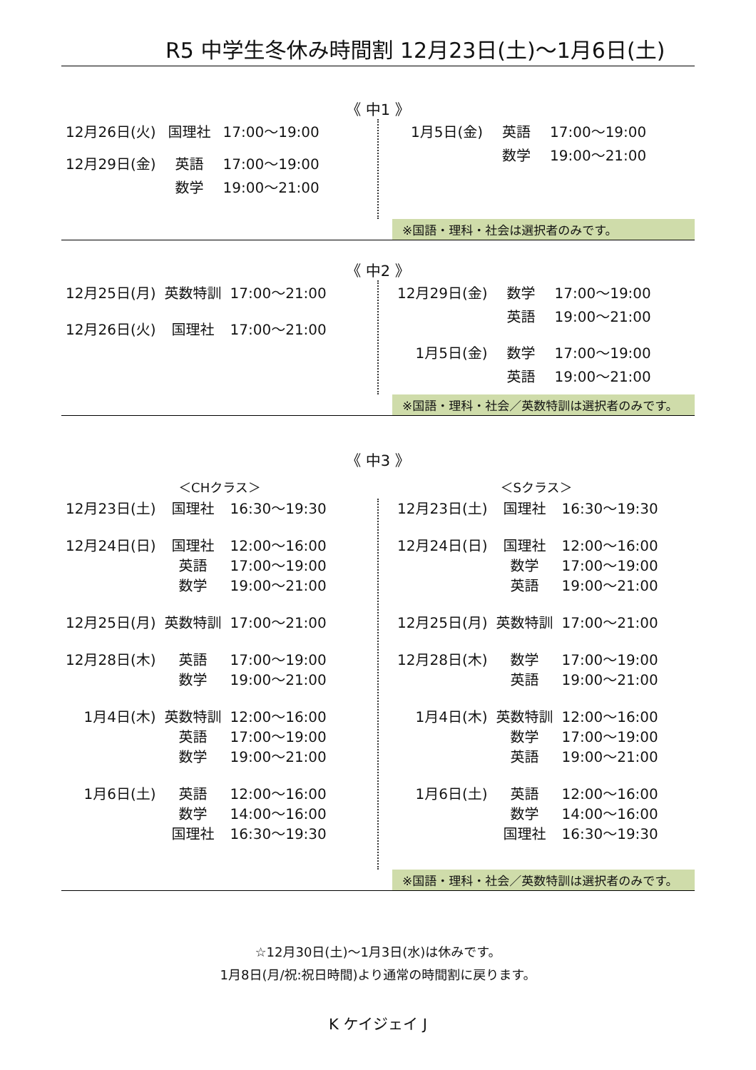R5 中学生冬休み時間割 12月23日(土)～1月6日(土)
《 中1 》
| 12月26日(火) | 国理社 | 17:00～19:00 |
| 12月29日(金) | 英語 | 17:00～19:00 |
| | 数学 | 19:00～21:00 |
| 1月5日(金) | 英語 | 17:00～19:00 |
| | 数学 | 19:00～21:00 |
※国語・理科・社会は選択者のみです。
《 中2 》
| 12月25日(月) | 英数特訓 | 17:00～21:00 |
| 12月26日(火) | 国理社 | 17:00～21:00 |
| 12月29日(金) | 数学 | 17:00～19:00 |
| | 英語 | 19:00～21:00 |
| 1月5日(金) | 数学 | 17:00～19:00 |
| | 英語 | 19:00～21:00 |
※国語・理科・社会／英数特訓は選択者のみです。
《 中3 》
＜CHクラス＞ ＜Sクラス＞
| 12月23日(土) | 国理社 | 16:30～19:30 |
| 12月24日(日) | 国理社 | 12:00～16:00 |
| | 英語 | 17:00～19:00 |
| | 数学 | 19:00～21:00 |
| 12月25日(月) | 英数特訓 | 17:00～21:00 |
| 12月28日(木) | 英語 | 17:00～19:00 |
| | 数学 | 19:00～21:00 |
| 1月4日(木) | 英数特訓 | 12:00～16:00 |
| | 英語 | 17:00～19:00 |
| | 数学 | 19:00～21:00 |
| 1月6日(土) | 英語 | 12:00～16:00 |
| | 数学 | 14:00～16:00 |
| | 国理社 | 16:30～19:30 |
| 12月23日(土) | 国理社 | 16:30～19:30 |
| 12月24日(日) | 国理社 | 12:00～16:00 |
| | 数学 | 17:00～19:00 |
| | 英語 | 19:00～21:00 |
| 12月25日(月) | 英数特訓 | 17:00～21:00 |
| 12月28日(木) | 数学 | 17:00～19:00 |
| | 英語 | 19:00～21:00 |
| 1月4日(木) | 英数特訓 | 12:00～16:00 |
| | 数学 | 17:00～19:00 |
| | 英語 | 19:00～21:00 |
| 1月6日(土) | 英語 | 12:00～16:00 |
| | 数学 | 14:00～16:00 |
| | 国理社 | 16:30～19:30 |
※国語・理科・社会／英数特訓は選択者のみです。
☆12月30日(土)～1月3日(水)は休みです。
1月8日(月/祝:祝日時間)より通常の時間割に戻ります。
K ケイジェイ J